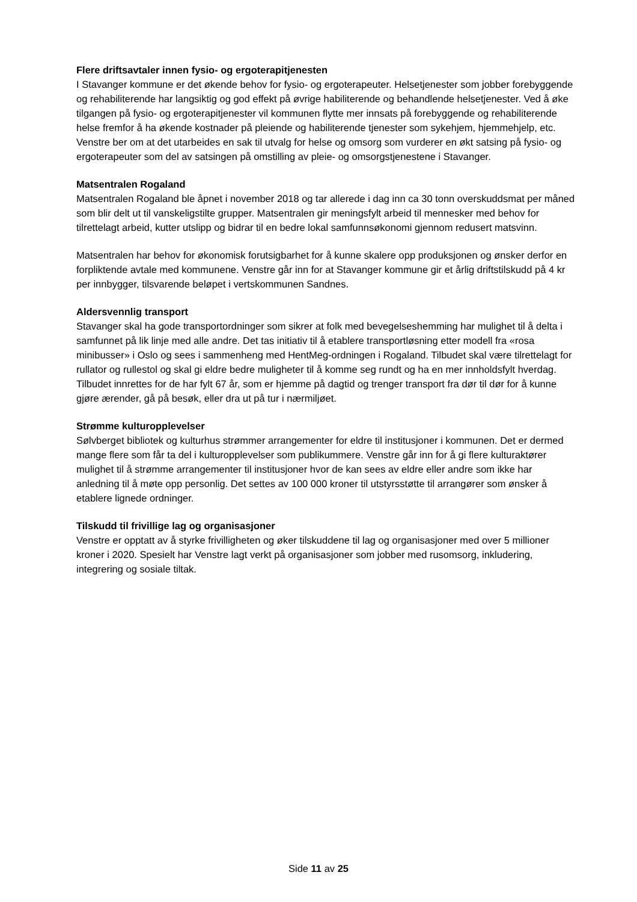Flere driftsavtaler innen fysio- og ergoterapitjenesten
I Stavanger kommune er det økende behov for fysio- og ergoterapeuter. Helsetjenester som jobber forebyggende og rehabiliterende har langsiktig og god effekt på øvrige habiliterende og behandlende helsetjenester. Ved å øke tilgangen på fysio- og ergoterapitjenester vil kommunen flytte mer innsats på forebyggende og rehabiliterende helse fremfor å ha økende kostnader på pleiende og habiliterende tjenester som sykehjem, hjemmehjelp, etc. Venstre ber om at det utarbeides en sak til utvalg for helse og omsorg som vurderer en økt satsing på fysio- og ergoterapeuter som del av satsingen på omstilling av pleie- og omsorgstjenestene i Stavanger.
Matsentralen Rogaland
Matsentralen Rogaland ble åpnet i november 2018 og tar allerede i dag inn ca 30 tonn overskuddsmat per måned som blir delt ut til vanskeligstilte grupper. Matsentralen gir meningsfylt arbeid til mennesker med behov for tilrettelagt arbeid, kutter utslipp og bidrar til en bedre lokal samfunnsøkonomi gjennom redusert matsvinn.
Matsentralen har behov for økonomisk forutsigbarhet for å kunne skalere opp produksjonen og ønsker derfor en forpliktende avtale med kommunene. Venstre går inn for at Stavanger kommune gir et årlig driftstilskudd på 4 kr per innbygger, tilsvarende beløpet i vertskommunen Sandnes.
Aldersvennlig transport
Stavanger skal ha gode transportordninger som sikrer at folk med bevegelseshemming har mulighet til å delta i samfunnet på lik linje med alle andre. Det tas initiativ til å etablere transportløsning etter modell fra «rosa minibusser» i Oslo og sees i sammenheng med HentMeg-ordningen i Rogaland. Tilbudet skal være tilrettelagt for rullator og rullestol og skal gi eldre bedre muligheter til å komme seg rundt og ha en mer innholdsfylt hverdag. Tilbudet innrettes for de har fylt 67 år, som er hjemme på dagtid og trenger transport fra dør til dør for å kunne gjøre ærender, gå på besøk, eller dra ut på tur i nærmiljøet.
Strømme kulturopplevelser
Sølvberget bibliotek og kulturhus strømmer arrangementer for eldre til institusjoner i kommunen. Det er dermed mange flere som får ta del i kulturopplevelser som publikummere. Venstre går inn for å gi flere kulturaktører mulighet til å strømme arrangementer til institusjoner hvor de kan sees av eldre eller andre som ikke har anledning til å møte opp personlig. Det settes av 100 000 kroner til utstyrsstøtte til arrangører som ønsker å etablere lignede ordninger.
Tilskudd til frivillige lag og organisasjoner
Venstre er opptatt av å styrke frivilligheten og øker tilskuddene til lag og organisasjoner med over 5 millioner kroner i 2020. Spesielt har Venstre lagt verkt på organisasjoner som jobber med rusomsorg, inkludering, integrering og sosiale tiltak.
Side 11 av 25